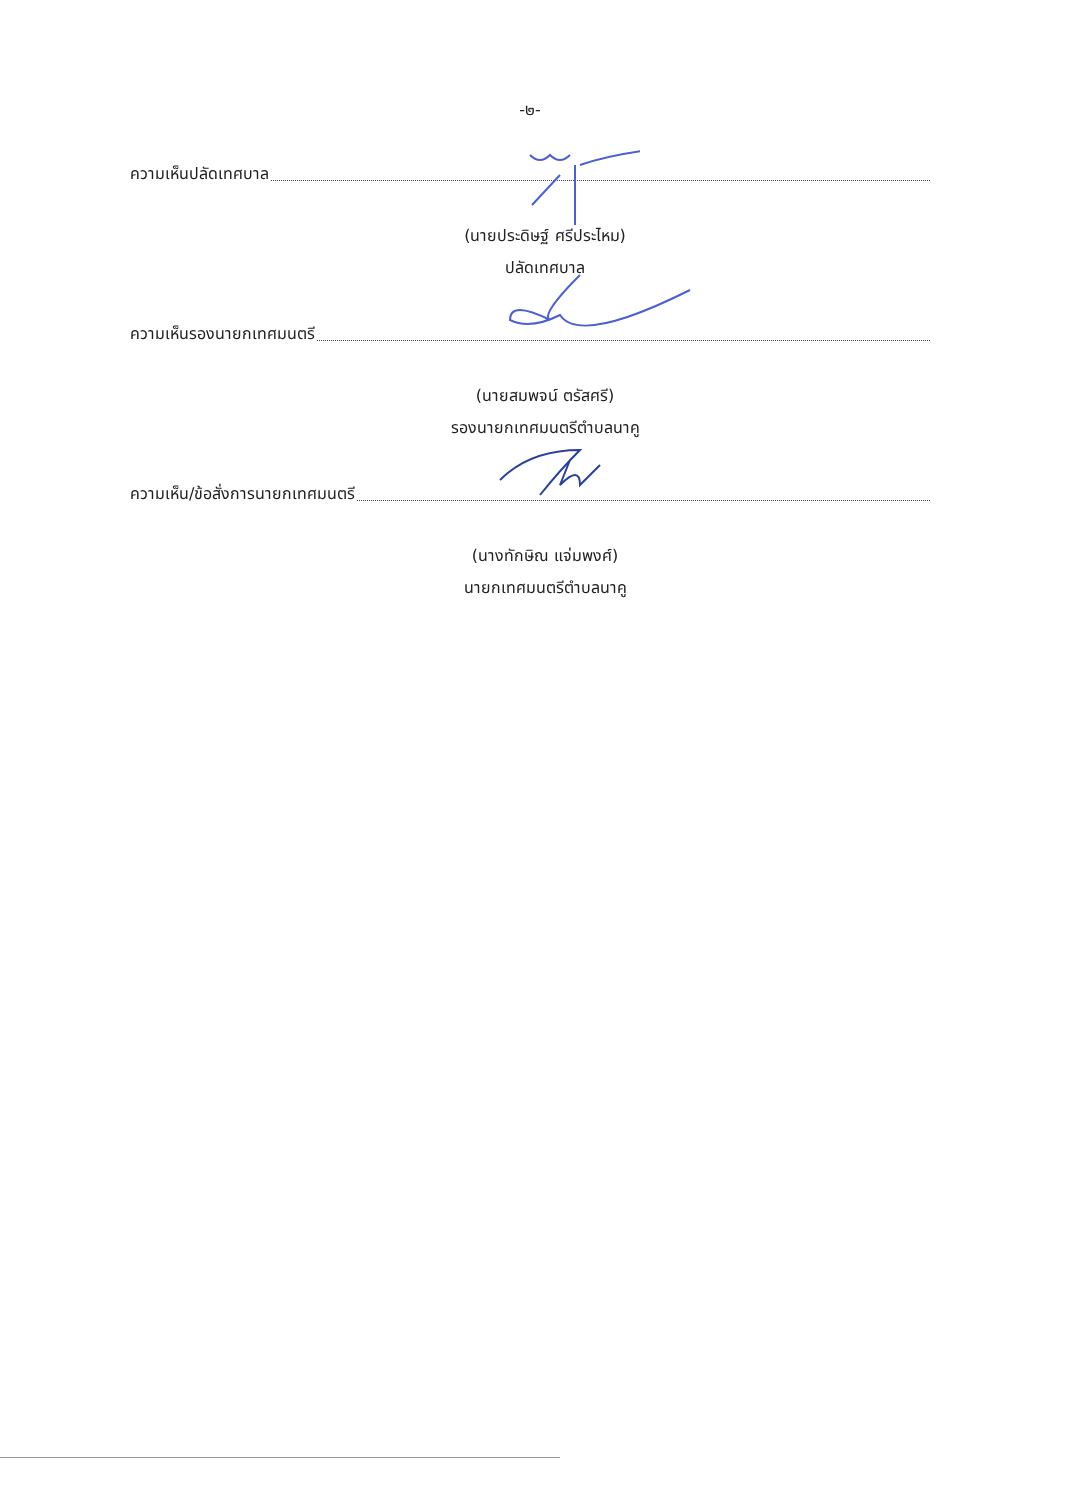-๒-
ความเห็นปลัดเทศบาล
(นายประดิษฐ์ ศรีประไหม)
ปลัดเทศบาล
ความเห็นรองนายกเทศมนตรี
(นายสมพจน์ ตรัสศรี)
รองนายกเทศมนตรีตำบลนาคู
ความเห็น/ข้อสั่งการนายกเทศมนตรี
(นางทักษิณ แจ่มพงศ์)
นายกเทศมนตรีตำบลนาคู